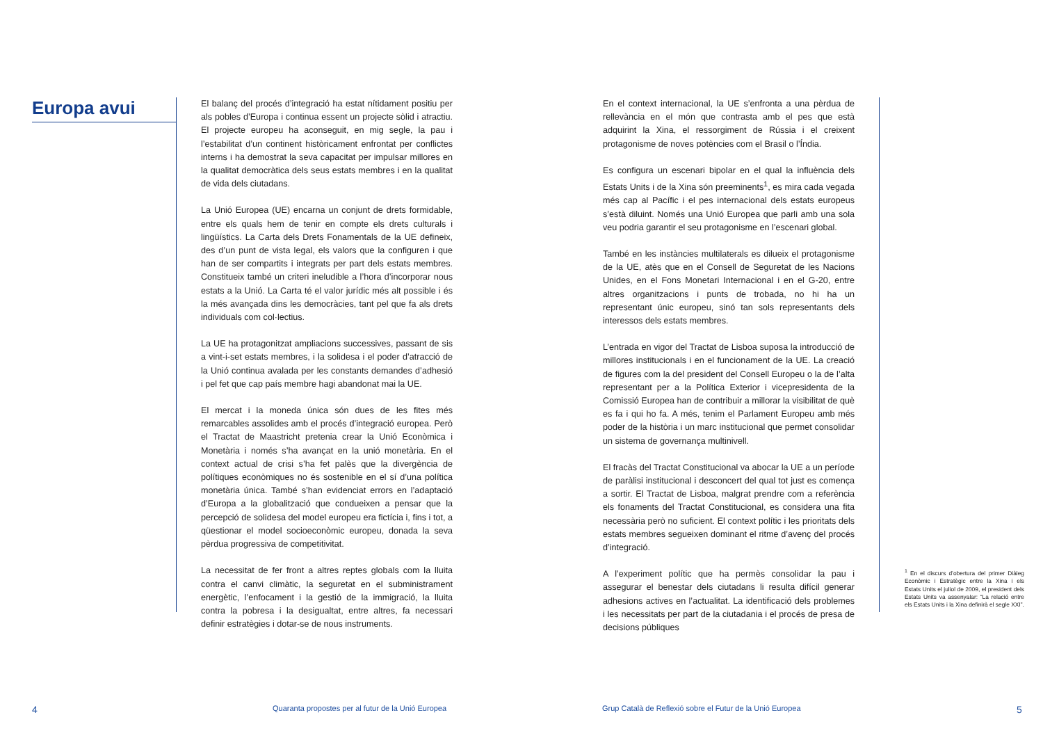Europa avui
El balanç del procés d’integració ha estat nítidament positiu per als pobles d’Europa i continua essent un projecte sòlid i atractiu. El projecte europeu ha aconseguit, en mig segle, la pau i l’estabilitat d’un continent històricament enfrontat per conflictes interns i ha demostrat la seva capacitat per impulsar millores en la qualitat democràtica dels seus estats membres i en la qualitat de vida dels ciutadans.
La Unió Europea (UE) encarna un conjunt de drets formidable, entre els quals hem de tenir en compte els drets culturals i lingüístics. La Carta dels Drets Fonamentals de la UE defineix, des d’un punt de vista legal, els valors que la configuren i que han de ser compartits i integrats per part dels estats membres. Constitueix també un criteri ineludible a l’hora d’incorporar nous estats a la Unió. La Carta té el valor jurídic més alt possible i és la més avançada dins les democràcies, tant pel que fa als drets individuals com col·lectius.
La UE ha protagonitzat ampliacions successives, passant de sis a vint-i-set estats membres, i la solidesa i el poder d’atracció de la Unió continua avalada per les constants demandes d’adhesió i pel fet que cap país membre hagi abandonat mai la UE.
El mercat i la moneda única són dues de les fites més remarcables assolides amb el procés d’integració europea. Però el Tractat de Maastricht pretenia crear la Unió Econòmica i Monetària i només s’ha avançat en la unió monetària. En el context actual de crisi s’ha fet palès que la divergència de polítiques econòmiques no és sostenible en el sí d’una política monetària única. També s’han evidenciat errors en l’adaptació d’Europa a la globalització que condueixen a pensar que la percepció de solidesa del model europeu era fictícia i, fins i tot, a qüestionar el model socioeconòmic europeu, donada la seva pèrdua progressiva de competitivitat.
La necessitat de fer front a altres reptes globals com la lluita contra el canvi climàtic, la seguretat en el subministrament energètic, l’enfocament i la gestió de la immigració, la lluita contra la pobresa i la desigualtat, entre altres, fa necessari definir estratègies i dotar-se de nous instruments.
En el context internacional, la UE s’enfronta a una pèrdua de rellevància en el món que contrasta amb el pes que està adquirint la Xina, el ressorgiment de Rússia i el creixent protagonisme de noves potències com el Brasil o l’Índia.
Es configura un escenari bipolar en el qual la influència dels Estats Units i de la Xina són preeminents<sup>1</sup>, es mira cada vegada més cap al Pacífic i el pes internacional dels estats europeus s’està diluint. Només una Unió Europea que parli amb una sola veu podria garantir el seu protagonisme en l’escenari global.
També en les instàncies multilaterals es dilueix el protagonisme de la UE, atès que en el Consell de Seguretat de les Nacions Unides, en el Fons Monetari Internacional i en el G-20, entre altres organitzacions i punts de trobada, no hi ha un representant únic europeu, sinó tan sols representants dels interessos dels estats membres.
L’entrada en vigor del Tractat de Lisboa suposa la introducció de millores institucionals i en el funcionament de la UE. La creació de figures com la del president del Consell Europeu o la de l’alta representant per a la Política Exterior i vicepresidenta de la Comissió Europea han de contribuir a millorar la visibilitat de què es fa i qui ho fa. A més, tenim el Parlament Europeu amb més poder de la història i un marc institucional que permet consolidar un sistema de governança multinivell.
El fracàs del Tractat Constitucional va abocar la UE a un període de paràlisi institucional i desconcert del qual tot just es comença a sortir. El Tractat de Lisboa, malgrat prendre com a referència els fonaments del Tractat Constitucional, es considera una fita necessària però no suficient. El context polític i les prioritats dels estats membres segueixen dominant el ritme d’avenç del procés d’integració.
A l’experiment polític que ha permès consolidar la pau i assegurar el benestar dels ciutadans li resulta difícil generar adhesions actives en l’actualitat. La identificació dels problemes i les necessitats per part de la ciutadania i el procés de presa de decisions públiques
<sup>1</sup> En el discurs d’obertura del primer Diàleg Econòmic i Estratègic entre la Xina i els Estats Units el juliol de 2009, el president dels Estats Units va assenyalar: “La relació entre els Estats Units i la Xina definirà el segle XXI”.
4
Quaranta propostes per al futur de la Unió Europea
Grup Català de Reflexió sobre el Futur de la Unió Europea
5